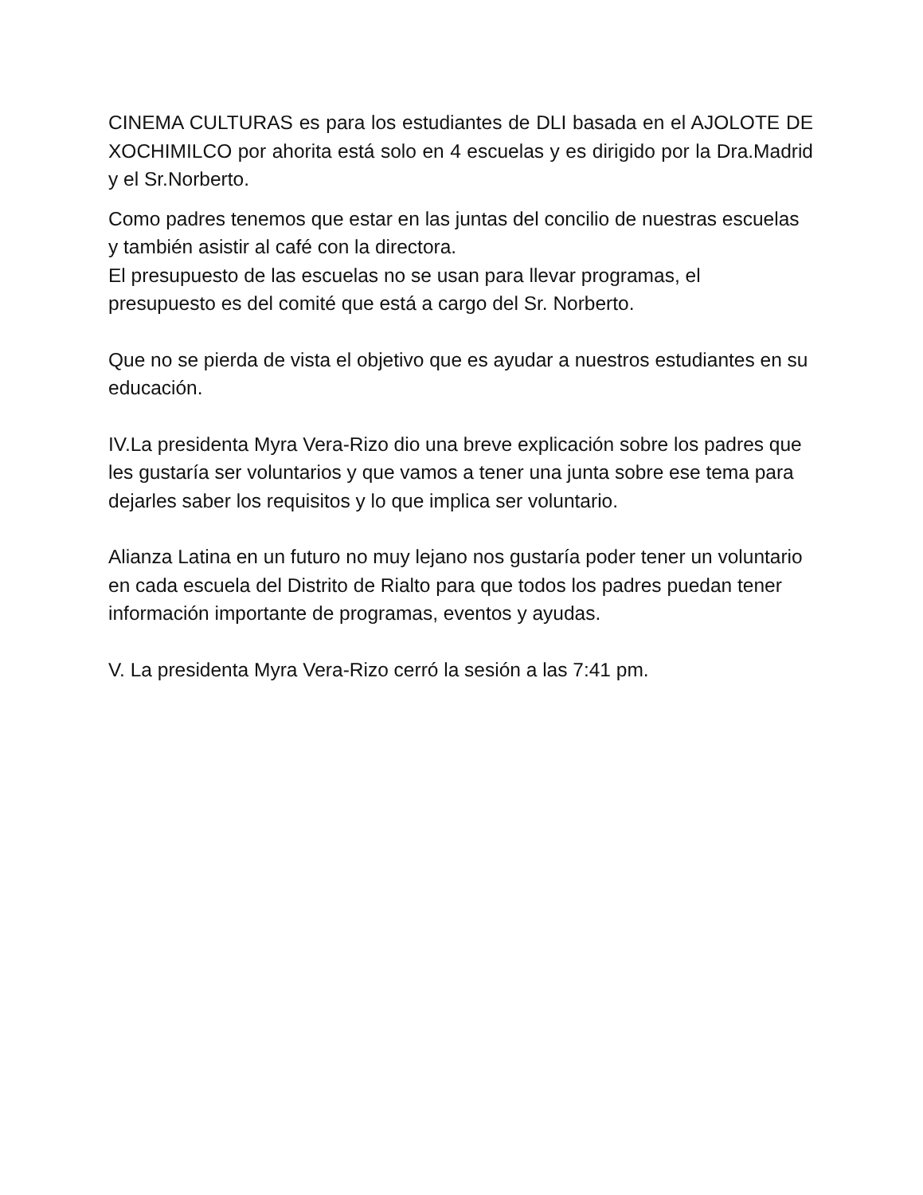CINEMA CULTURAS es para los estudiantes de DLI basada en el AJOLOTE DE XOCHIMILCO por ahorita está solo en 4 escuelas y es dirigido por la Dra.Madrid y el Sr.Norberto.
Como padres tenemos que estar en las juntas del concilio de nuestras escuelas y también asistir al café con la directora.
El presupuesto de las escuelas no se usan para llevar programas, el presupuesto es del comité que está a cargo del Sr. Norberto.
Que no se pierda de vista el objetivo que es ayudar a nuestros estudiantes en su educación.
IV.La presidenta Myra Vera-Rizo dio una breve explicación sobre los padres que les gustaría ser voluntarios y que vamos a tener una junta sobre ese tema para dejarles saber los requisitos y lo que implica ser voluntario.
Alianza Latina en un futuro no muy lejano nos gustaría poder tener un voluntario en cada escuela del Distrito de Rialto para que todos los padres puedan tener información importante de programas, eventos y ayudas.
V. La presidenta Myra Vera-Rizo cerró la sesión a las 7:41 pm.